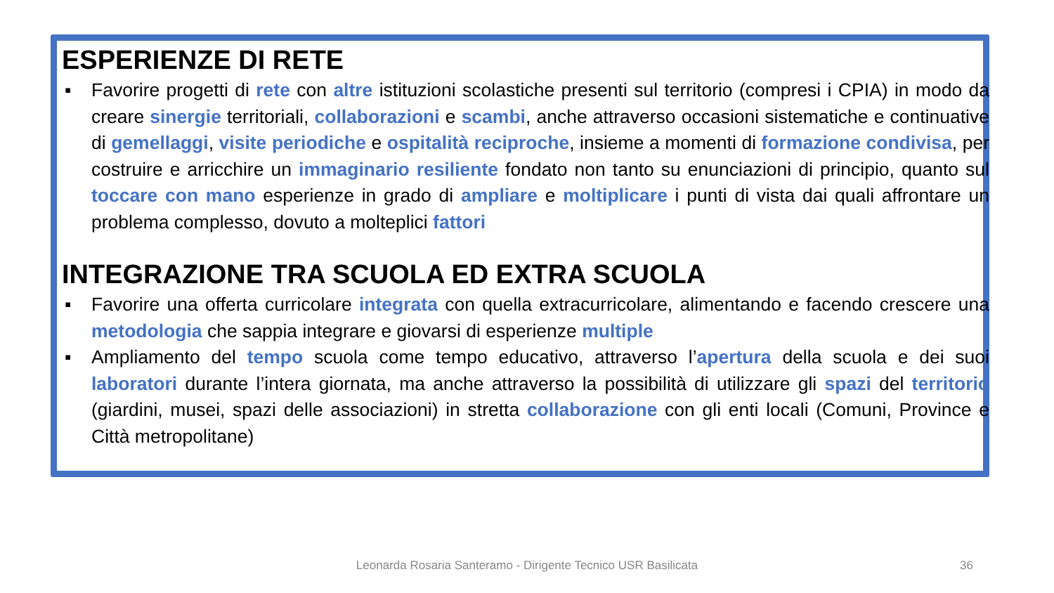ESPERIENZE DI RETE
▪ Favorire progetti di rete con altre istituzioni scolastiche presenti sul territorio (compresi i CPIA) in modo da creare sinergie territoriali, collaborazioni e scambi, anche attraverso occasioni sistematiche e continuative di gemellaggi, visite periodiche e ospitalità reciproche, insieme a momenti di formazione condivisa, per costruire e arricchire un immaginario resiliente fondato non tanto su enunciazioni di principio, quanto sul toccare con mano esperienze in grado di ampliare e moltiplicare i punti di vista dai quali affrontare un problema complesso, dovuto a molteplici fattori
INTEGRAZIONE TRA SCUOLA ED EXTRA SCUOLA
▪ Favorire una offerta curricolare integrata con quella extracurricolare, alimentando e facendo crescere una metodologia che sappia integrare e giovarsi di esperienze multiple
▪ Ampliamento del tempo scuola come tempo educativo, attraverso l’apertura della scuola e dei suoi laboratori durante l’intera giornata, ma anche attraverso la possibilità di utilizzare gli spazi del territorio (giardini, musei, spazi delle associazioni) in stretta collaborazione con gli enti locali (Comuni, Province e Città metropolitane)
Leonarda Rosaria Santeramo - Dirigente Tecnico USR Basilicata 36